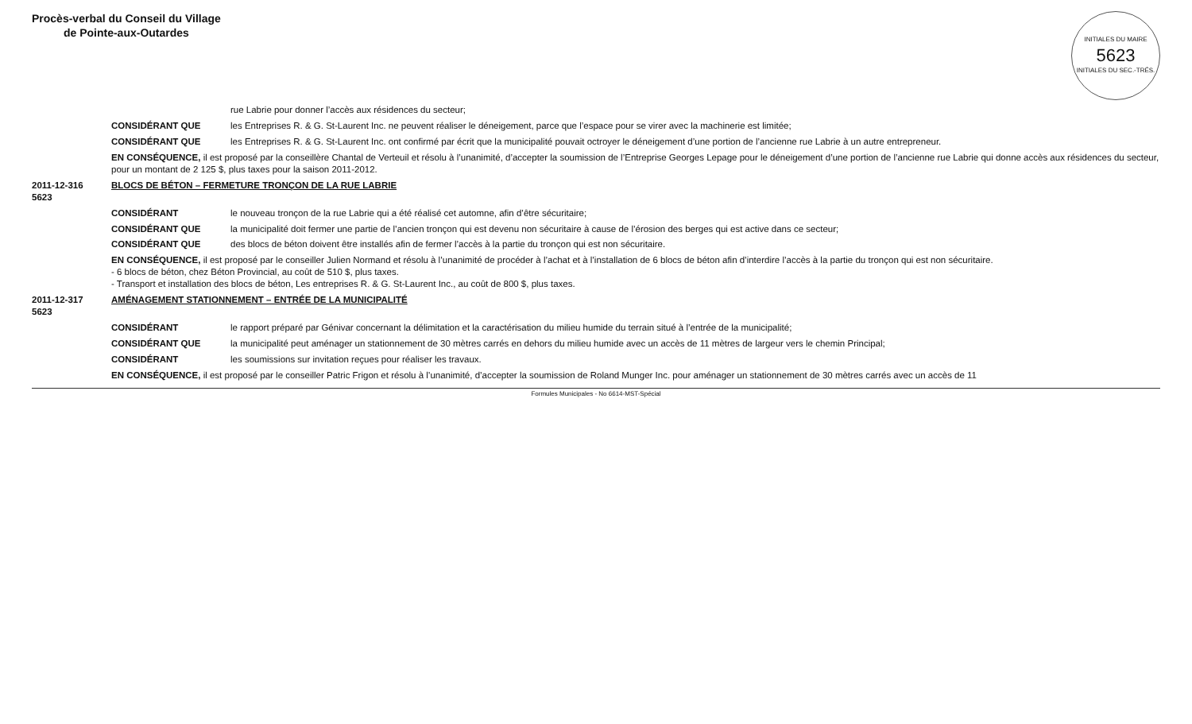Procès-verbal du Conseil du Village
de Pointe-aux-Outardes
INITIALES DU MAIRE
5623
INITIALES DU SEC.-TRÉS.
rue Labrie pour donner l’accès aux résidences du secteur;
CONSIDÉRANT QUE
les Entreprises R. & G. St-Laurent Inc. ne peuvent réaliser le déneigement, parce que l’espace pour se virer avec la machinerie est limitée;
CONSIDÉRANT QUE
les Entreprises R. & G. St-Laurent Inc. ont confirmé par écrit que la municipalité pouvait octroyer le déneigement d’une portion de l’ancienne rue Labrie à un autre entrepreneur.
EN CONSÉQUENCE, il est proposé par la conseillère Chantal de Verteuil et résolu à l’unanimité, d’accepter la soumission de l’Entreprise Georges Lepage pour le déneigement d’une portion de l’ancienne rue Labrie qui donne accès aux résidences du secteur, pour un montant de 2 125 $, plus taxes pour la saison 2011-2012.
2011-12-316
5623
BLOCS DE BÉTON – FERMETURE TRONÇON DE LA RUE LABRIE
CONSIDÉRANT
le nouveau tronçon de la rue Labrie qui a été réalisé cet automne, afin d’être sécuritaire;
CONSIDÉRANT QUE
la municipalité doit fermer une partie de l’ancien tronçon qui est devenu non sécuritaire à cause de l’érosion des berges qui est active dans ce secteur;
CONSIDÉRANT QUE
des blocs de béton doivent être installés afin de fermer l’accès à la partie du tronçon qui est non sécuritaire.
EN CONSÉQUENCE, il est proposé par le conseiller Julien Normand et résolu à l’unanimité de procéder à l’achat et à l’installation de 6 blocs de béton afin d’interdire l’accès à la partie du tronçon qui est non sécuritaire.
- 6 blocs de béton, chez Béton Provincial, au coût de 510 $, plus taxes.
- Transport et installation des blocs de béton, Les entreprises R. & G. St-Laurent Inc., au coût de 800 $, plus taxes.
2011-12-317
5623
AMÉNAGEMENT STATIONNEMENT – ENTRÉE DE LA MUNICIPALITÉ
CONSIDÉRANT
le rapport préparé par Génivar concernant la délimitation et la caractérisation du milieu humide du terrain situé à l’entrée de la municipalité;
CONSIDÉRANT QUE
la municipalité peut aménager un stationnement de 30 mètres carrés en dehors du milieu humide avec un accès de 11 mètres de largeur vers le chemin Principal;
CONSIDÉRANT
les soumissions sur invitation reçues pour réaliser les travaux.
EN CONSÉQUENCE, il est proposé par le conseiller Patric Frigon et résolu à l’unanimité, d’accepter la soumission de Roland Munger Inc. pour aménager un stationnement de 30 mètres carrés avec un accès de 11
Formules Municipales - No 6614-MST-Spécial